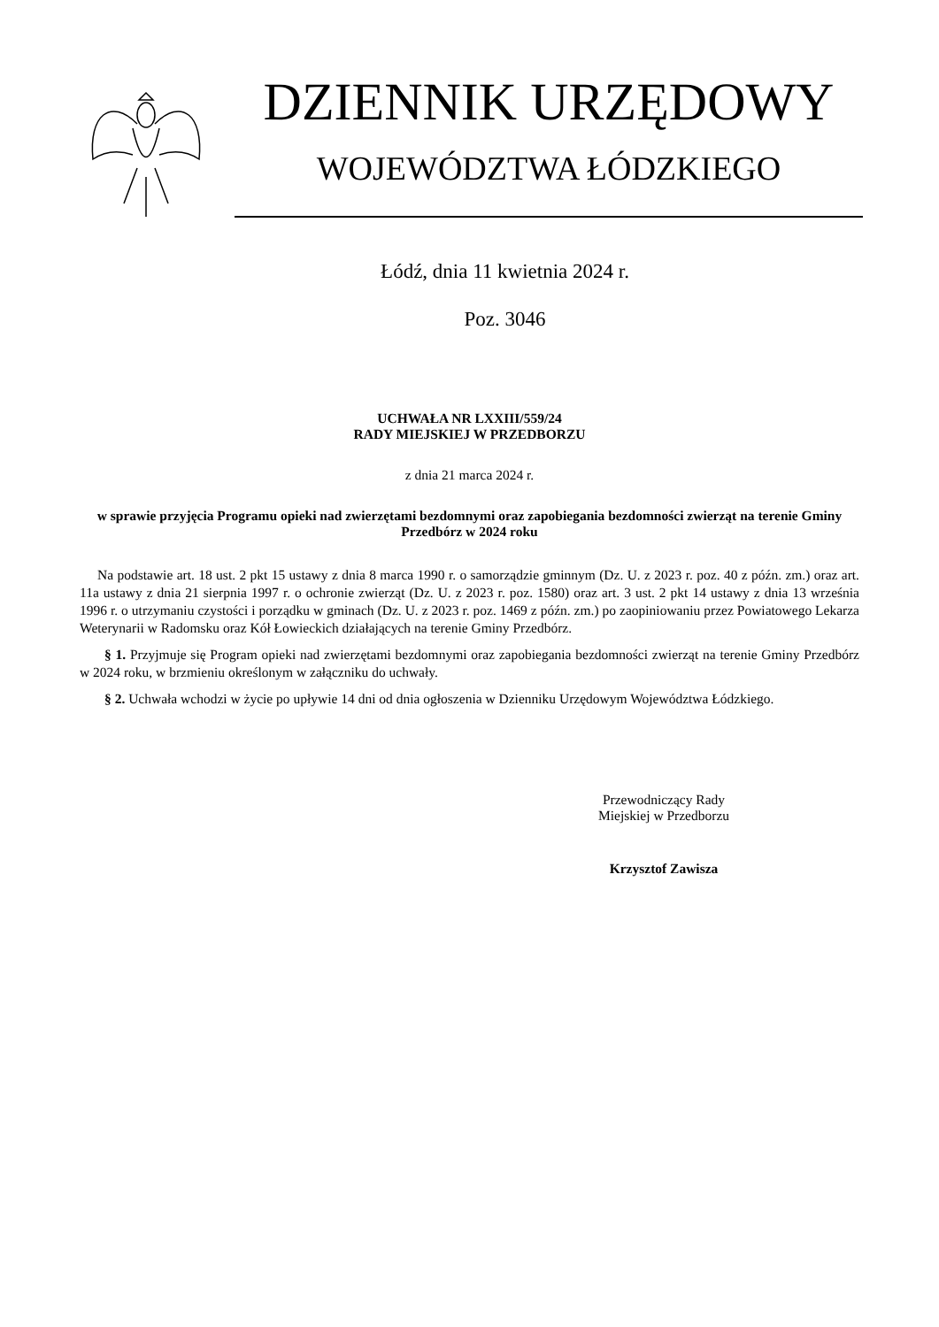DZIENNIK URZĘDOWY
WOJEWÓDZTWA ŁÓDZKIEGO
Łódź, dnia 11 kwietnia 2024 r.
Poz. 3046
UCHWAŁA NR LXXIII/559/24
RADY MIEJSKIEJ W PRZEDBORZU
z dnia 21 marca 2024 r.
w sprawie przyjęcia Programu opieki nad zwierzętami bezdomnymi oraz zapobiegania bezdomności zwierząt na terenie Gminy Przedbórz w 2024 roku
Na podstawie art. 18 ust. 2 pkt 15 ustawy z dnia 8 marca 1990 r. o samorządzie gminnym (Dz. U. z 2023 r. poz. 40 z późn. zm.) oraz art. 11a ustawy z dnia 21 sierpnia 1997 r. o ochronie zwierząt (Dz. U. z 2023 r. poz. 1580) oraz art. 3 ust. 2 pkt 14 ustawy z dnia 13 września 1996 r. o utrzymaniu czystości i porządku w gminach (Dz. U. z 2023 r. poz. 1469 z późn. zm.) po zaopiniowaniu przez Powiatowego Lekarza Weterynarii w Radomsku oraz Kół Łowieckich działających na terenie Gminy Przedbórz.
§ 1. Przyjmuje się Program opieki nad zwierzętami bezdomnymi oraz zapobiegania bezdomności zwierząt na terenie Gminy Przedbórz w 2024 roku, w brzmieniu określonym w załączniku do uchwały.
§ 2. Uchwała wchodzi w życie po upływie 14 dni od dnia ogłoszenia w Dzienniku Urzędowym Województwa Łódzkiego.
Przewodniczący Rady
Miejskiej w Przedborzu
Krzysztof Zawisza